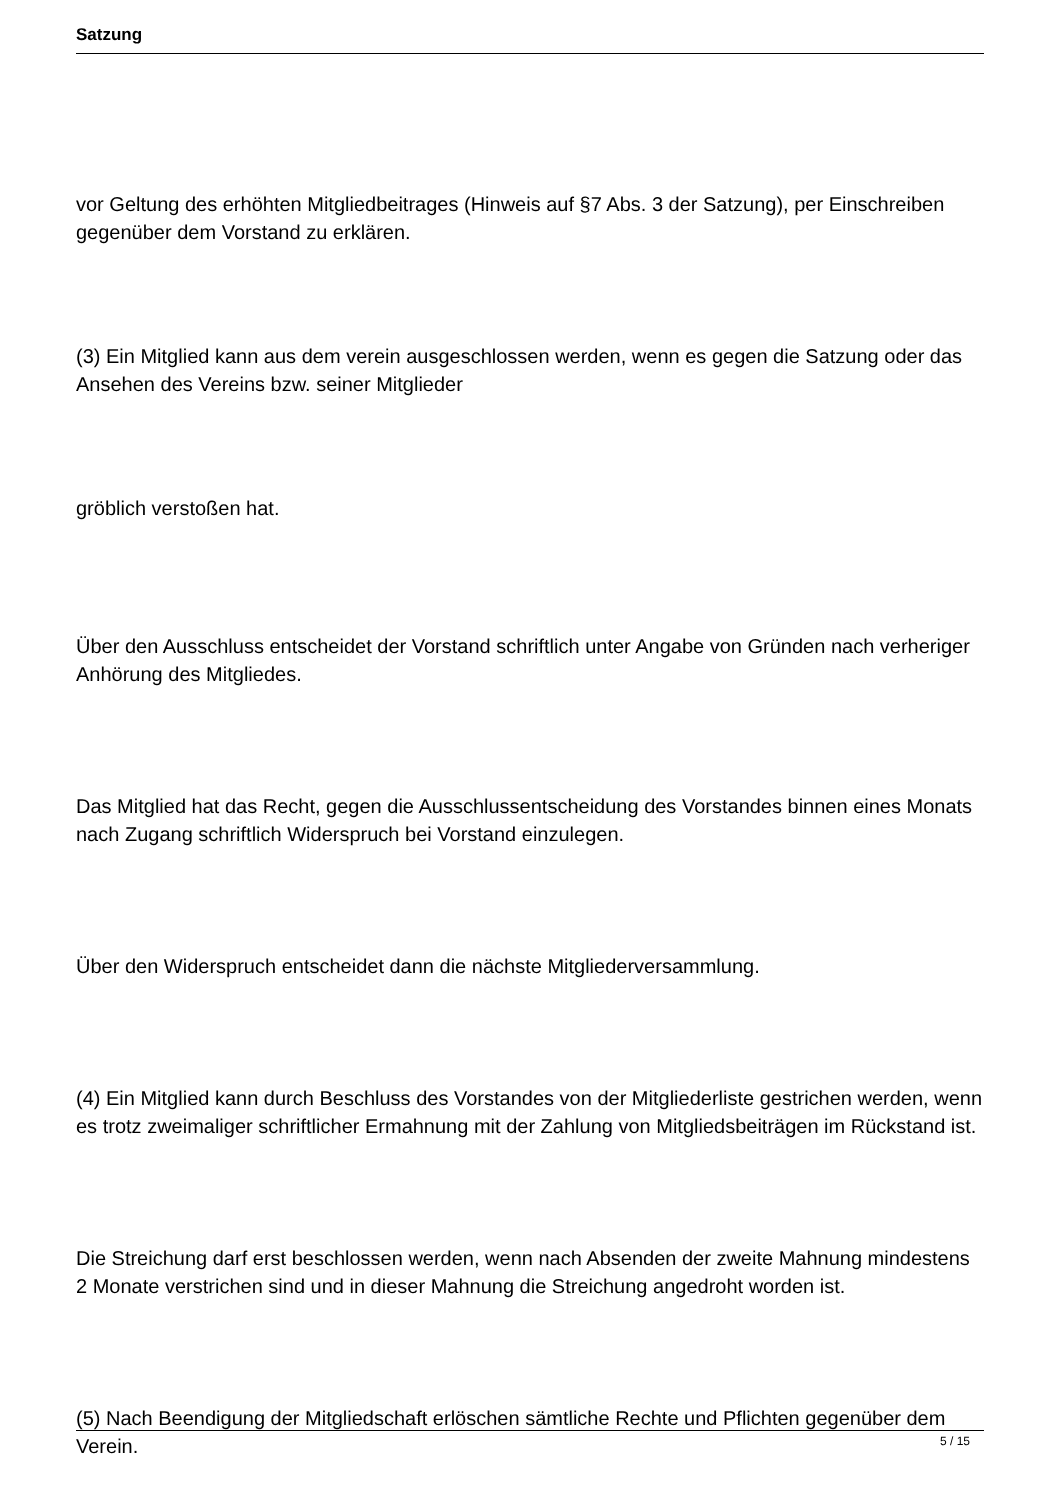Satzung
vor Geltung des erhöhten Mitgliedbeitrages (Hinweis auf §7 Abs. 3 der Satzung), per Einschreiben gegenüber dem Vorstand zu erklären.
(3) Ein Mitglied kann aus dem verein ausgeschlossen werden, wenn es gegen die Satzung oder das Ansehen des Vereins bzw. seiner Mitglieder
gröblich verstoßen hat.
Über den Ausschluss entscheidet der Vorstand schriftlich unter Angabe von Gründen nach verheriger Anhörung des Mitgliedes.
Das Mitglied hat das Recht, gegen die Ausschlussentscheidung des Vorstandes binnen eines Monats nach Zugang schriftlich Widerspruch bei Vorstand einzulegen.
Über den Widerspruch entscheidet dann die nächste Mitgliederversammlung.
(4) Ein Mitglied kann durch Beschluss des Vorstandes von der Mitgliederliste gestrichen werden, wenn es trotz zweimaliger schriftlicher Ermahnung mit der Zahlung von Mitgliedsbeiträgen im Rückstand ist.
Die Streichung darf erst beschlossen werden, wenn nach Absenden der zweite Mahnung mindestens 2 Monate verstrichen sind und in dieser Mahnung die Streichung angedroht worden ist.
(5) Nach Beendigung der Mitgliedschaft erlöschen sämtliche Rechte und Pflichten gegenüber dem Verein.
5 / 15